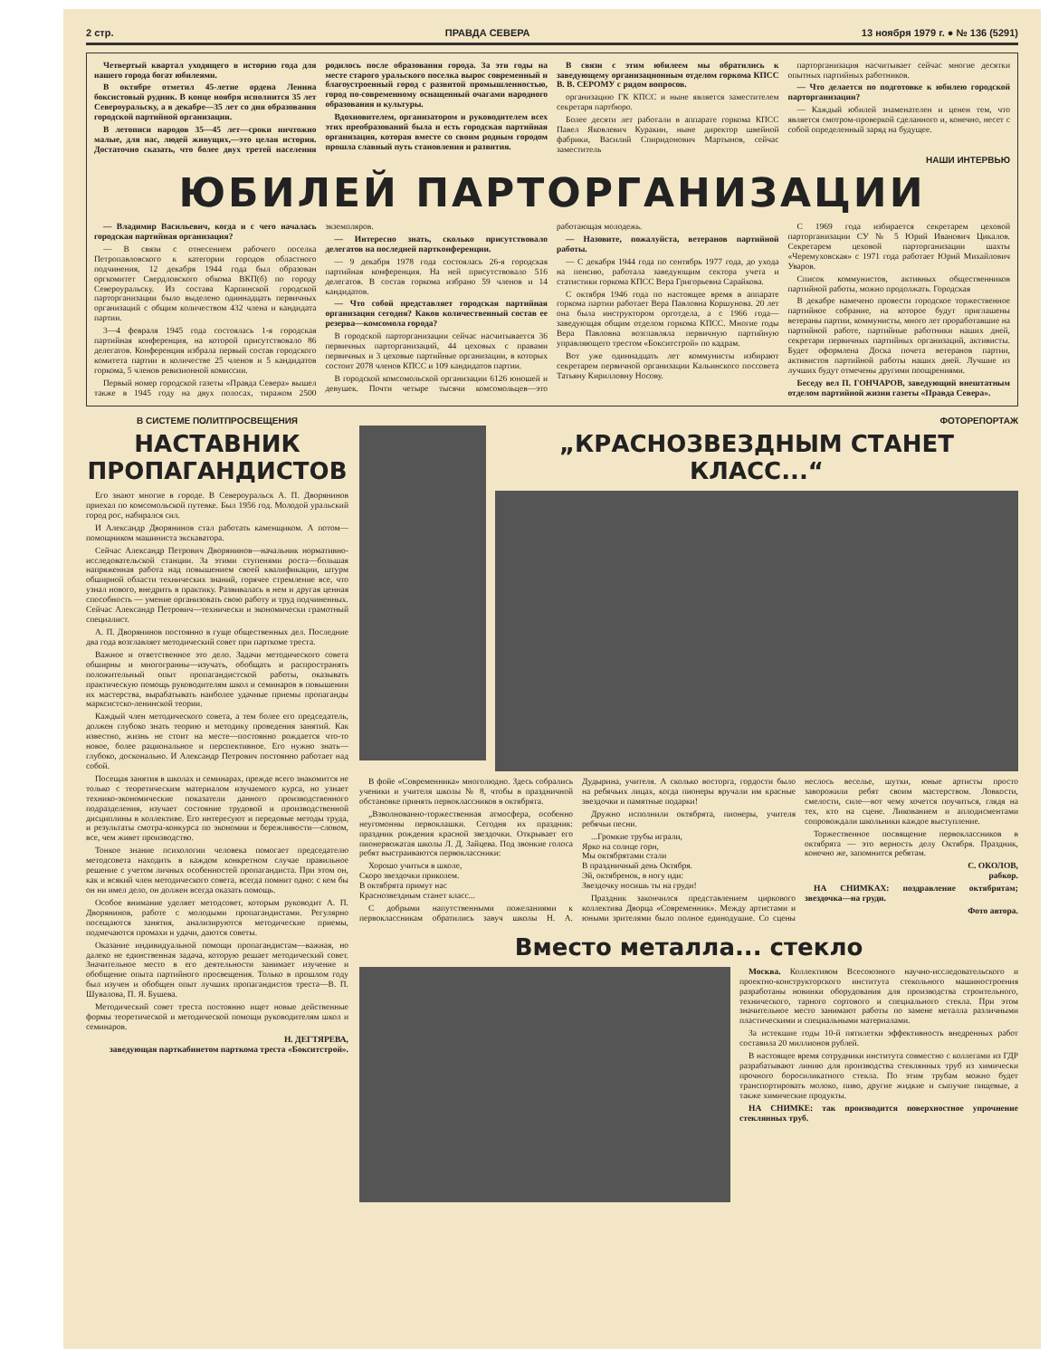2 стр. ПРАВДА СЕВЕРА 13 ноября 1979 г. ● № 136 (5291)
Четвертый квартал уходящего в историю года для нашего города богат юбилеями.
В октябре отметил 45-летие ордена Ленина боксистовый рудник. В конце ноября исполнится 35 лет Североуральску, а в декабре—35 лет со дня образования городской партийной организации.
В летописи народов 35—45 лет—сроки ничтожно малые, для нас, людей живущих,—это целая история. Достаточно сказать, что более двух третей населения родилось после образования города. За эти годы на месте старого уральского поселка вырос современный и благоустроенный город с развитой промышленностью, город по-современному оснащенный очагами народного образования и культуры.
Вдохновителем, организатором и руководителем всех этих преобразований была и есть городская партийная организация, которая вместе со своим родным городом прошла славный путь становления и развития.
В связи с этим юбилеем мы обратились к заведующему организационным отделом горкома КПСС В. В. СЕРОМУ с рядом вопросов.
организацию ГК КПСС и ныне является заместителем секретаря партбюро.
Более десяти лет работали в аппарате горкома КПСС Павел Яковлевич Куракин, ныне директор швейной фабрики, Василий Спиридонович Мартынов, сейчас заместитель
парторганизация насчитывает сейчас многие десятки опытных партийных работников.
— Что делается по подготовке к юбилею городской парторганизации?
— Каждый юбилей знаменателен и ценен тем, что является смотром-проверкой сделанного и, конечно, несет с собой определенный заряд на будущее.
НАШИ ИНТЕРВЬЮ
ЮБИЛЕЙ ПАРТОРГАНИЗАЦИИ
— Владимир Васильевич, когда и с чего началась городская партийная организация?
— В связи с отнесением рабочего поселка Петропавловского к категории городов областного подчинения, 12 декабря 1944 года был образован оргкомитет Свердловского обкома ВКП(б) по городу Североуральску. Из состава Карпинской городской парторганизации было выделено одиннадцать первичных организаций с общим количеством 432 члена и кандидата партии.
3—4 февраля 1945 года состоялась 1-я городская партийная конференция, на которой присутствовало 86 делегатов. Конференция избрала первый состав городского комитета партии в количестве 25 членов и 5 кандидатов горкома, 5 членов ревизионной комиссии.
Первый номер городской газеты «Правда Севера» вышел также в 1945 году на двух полосах, тиражом 2500 экземпляров.
— Интересно знать, сколько присутствовало делегатов на последней партконференции.
— 9 декабря 1978 года состоялась 26-я городская партийная конференция. На ней присутствовало 516 делегатов. В состав горкома избрано 59 членов и 14 кандидатов.
— Что собой представляет городская партийная организация сегодня? Каков количественный состав ее резерва—комсомола города?
В городской парторганизации сейчас насчитывается 36 первичных парторганизаций, 44 цеховых с правами первичных и 3 цеховые партийные организации, в которых состоит 2078 членов КПСС и 109 кандидатов партии.
В городской комсомольской организации 6126 юношей и девушек. Почти четыре тысячи комсомольцев—это работающая молодежь.
— Назовите, пожалуйста, ветеранов партийной работы.
— С декабря 1944 года по сентябрь 1977 года, до ухода на пенсию, работала заведующим сектора учета и статистики горкома КПСС Вера Григорьевна Сарайкова.
С октября 1946 года по настоящее время в аппарате горкома партии работает Вера Павловна Коршунова. 20 лет она была инструктором орготдела, а с 1966 года—заведующая общим отделом горкома КПСС. Многие годы Вера Павловна возглавляла первичную партийную управляющего трестом «Бокситстрой» по кадрам.
Вот уже одиннадцать лет коммунисты избирают секретарем первичной организации Кальинского поссовета Татьяну Кирилловну Носову.
С 1969 года избирается секретарем цеховой парторганизации СУ № 5 Юрий Иванович Цикалов. Секретарем цеховой парторганизации шахты «Черемуховская» с 1971 года работает Юрий Михайлович Уваров.
Список коммунистов, активных общественников партийной работы, можно продолжать. Городская
В декабре намечено провести городское торжественное партийное собрание, на которое будут приглашены ветераны партии, коммунисты, много лет проработавшие на партийной работе, партийные работники наших дней, секретари первичных партийных организаций, активисты. Будет оформлена Доска почета ветеранов партии, активистов партийной работы наших дней. Лучшие из лучших будут отмечены другими поощрениями.
Беседу вел П. ГОНЧАРОВ, заведующий внештатным отделом партийной жизни газеты «Правда Севера».
В СИСТЕМЕ ПОЛИТПРОСВЕЩЕНИЯ
НАСТАВНИК
ПРОПАГАНДИСТОВ
Его знают многие в городе. В Североуральск А. П. Дворянинов приехал по комсомольской путевке. Был 1956 год. Молодой уральский город рос, набирался сил.
И Александр Дворянинов стал работать каменщиком. А потом—помощником машиниста экскаватора.
Сейчас Александр Петрович Дворянинов—начальник нормативно-исследовательской станции. За этими ступенями роста—большая напряженная работа над повышением своей квалификации, штурм обширной области технических знаний, горячее стремление все, что узнал нового, внедрить в практику. Развивалась в нем и другая ценная способность — умение организовать свою работу и труд подчиненных. Сейчас Александр Петрович—технически и экономически грамотный специалист.
А. П. Дворянинов постоянно в гуще общественных дел. Последние два года возглавляет методический совет при парткоме треста.
Важное и ответственное это дело. Задачи методического совета обширны и многогранны—изучать, обобщать и распространять положительный опыт пропагандистской работы, оказывать практическую помощь руководителям школ и семинаров в повышении их мастерства, вырабатывать наиболее удачные приемы пропаганды марксистско-ленинской теории.
Каждый член методического совета, а тем более его председатель, должен глубоко знать теорию и методику проведения занятий. Как известно, жизнь не стоит на месте—постоянно рождается что-то новое, более рациональное и перспективное. Его нужно знать—глубоко, досконально. И Александр Петрович постоянно работает над собой.
Посещая занятия в школах и семинарах, прежде всего знакомится не только с теоретическим материалом изучаемого курса, но узнает технико-экономические показатели данного производственного подразделения, изучает состояние трудовой и производственной дисциплины в коллективе. Его интересуют и передовые методы труда, и результаты смотра-конкурса по экономии и бережливости—словом, все, чем живет производство.
Тонкое знание психологии человека помогает председателю методсовета находить в каждом конкретном случае правильное решение с учетом личных особенностей пропагандиста. При этом он, как и всякий член методического совета, всегда помнит одно: с кем бы он ни имел дело, он должен всегда оказать помощь.
Особое внимание уделяет методсовет, которым руководит А. П. Дворянинов, работе с молодыми пропагандистами. Регулярно посещаются занятия, анализируются методические приемы, подмечаются промахи и удачи, даются советы.
Оказание индивидуальной помощи пропагандистам—важная, но далеко не единственная задача, которую решает методический совет. Значительное место в его деятельности занимает изучение и обобщение опыта партийного просвещения. Только в прошлом году был изучен и обобщен опыт лучших пропагандистов треста—В. П. Шувалова, П. Я. Бушева.
Методический совет треста постоянно ищет новые действенные формы теоретической и методической помощи руководителям школ и семинаров.
Н. ДЕГТЯРЕВА,
заведующая парткабинетом парткома треста «Бокситстрой».
ФОТОРЕПОРТАЖ
„КРАСНОЗВЕЗДНЫМ СТАНЕТ КЛАСС...“
В фойе «Современника» многолюдно. Здесь собрались ученики и учителя школы № 8, чтобы в праздничной обстановке принять первоклассников в октябрята.
„Взволнованно-торжественная атмосфера, особенно неугомонны первоклашки. Сегодня их праздник: праздник рождения красной звездочки. Открывает его пионервожатая школы Л. Д. Зайцева. Под звонкие голоса ребят выстраиваются первоклассники:
Хорошо учиться в школе,
Скоро звездочки приколем.
В октябрята примут нас
Краснозвездным станет класс...
С добрыми напутственными пожеланиями к первоклассникам обратились завуч школы Н. А. Дудырина, учителя. А сколько восторга, гордости было на ребячьих лицах, когда пионеры вручали им красные звездочки и памятные подарки!
Дружно исполнили октябрята, пионеры, учителя ребячьи песни.
...Громкие трубы играли,
Ярко на солнце горн,
Мы октябрятами стали
В праздничный день Октября.
Эй, октябренок, в ногу иди:
Звездочку носишь ты на груди!
Праздник закончился представлением циркового коллектива Дворца «Современник». Между артистами и юными зрителями было полное единодушие. Со сцены неслось веселье, шутки, юные артисты просто заворожили ребят своим мастерством. Ловкости, смелости, силе—вот чему хочется поучиться, глядя на тех, кто на сцене. Ликованием и аплодисментами сопровождали школьники каждое выступление.
Торжественное посвящение первоклассников в октябрята — это верность делу Октября. Праздник, конечно же, запомнится ребятам.
С. ОКОЛОВ,
рабкор.
НА СНИМКАХ: поздравление октябрятам; звездочка—на груди.
Фото автора.
Вместо металла... стекло
Москва. Коллективом Всесоюзного научно-исследовательского и проектно-конструкторского института стекольного машиностроения разработаны новинки оборудования для производства строительного, технического, тарного сортового и специального стекла. При этом значительное место занимают работы по замене металла различными пластическими и специальными материалами.
За истекшие годы 10-й пятилетки эффективность внедренных работ составила 20 миллионов рублей.
В настоящее время сотрудники института совместно с коллегами из ГДР разрабатывают линию для производства стеклянных труб из химически прочного боросиликатного стекла. По этим трубам можно будет транспортировать молоко, пиво, другие жидкие и сыпучие пищевые, а также химические продукты.
НА СНИМКЕ: так производится поверхностное упрочнение стеклянных труб.